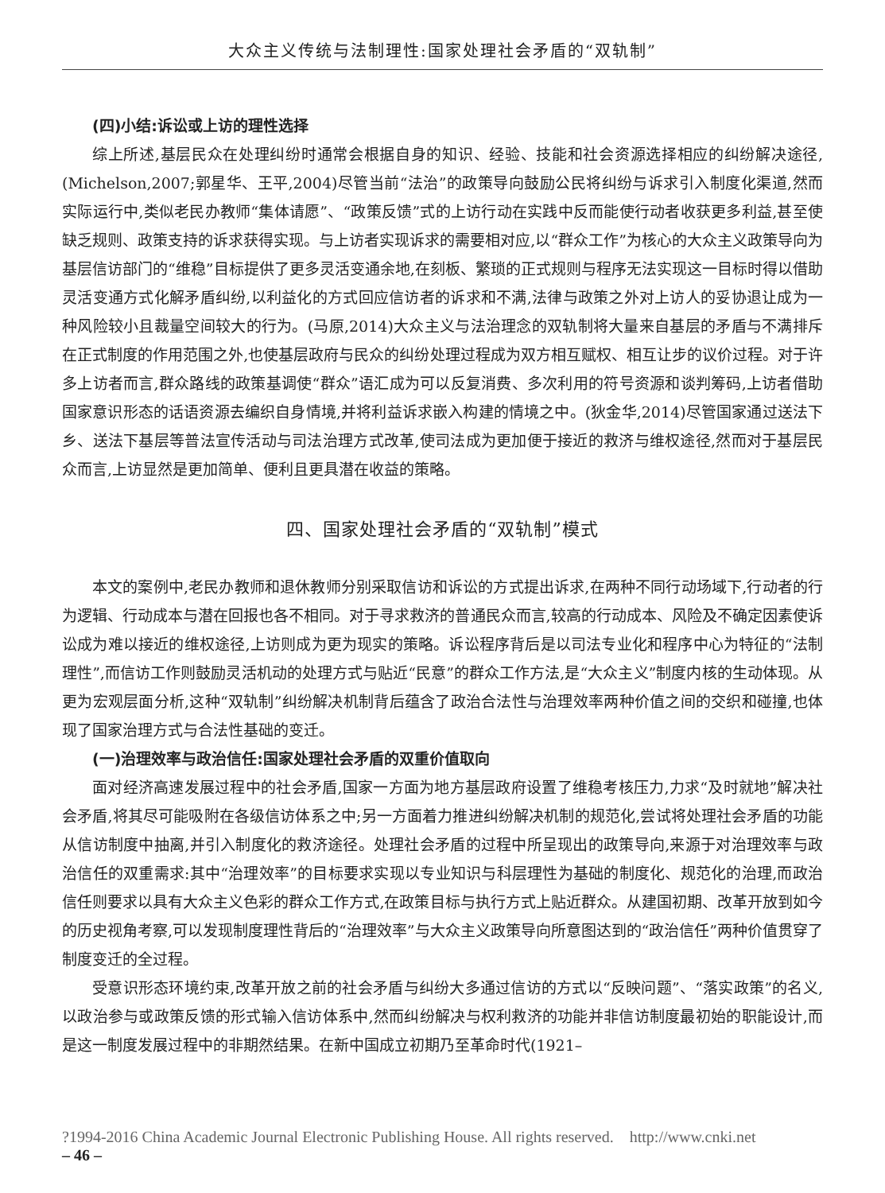大众主义传统与法制理性:国家处理社会矛盾的“双轨制”
(四)小结:诉讼或上访的理性选择
综上所述,基层民众在处理纠纷时通常会根据自身的知识、经验、技能和社会资源选择相应的纠纷解决途径,(Michelson,2007;郭星华、王平,2004)尽管当前“法治”的政策导向鼓励公民将纠纷与诉求引入制度化渠道,然而实际运行中,类似老民办教师“集体请愿”、“政策反馈”式的上访行动在实践中反而能使行动者收获更多利益,甚至使缺乏规则、政策支持的诉求获得实现。与上访者实现诉求的需要相对应,以“群众工作”为核心的大众主义政策导向为基层信访部门的“维稳”目标提供了更多灵活变通余地,在刻板、繁琐的正式规则与程序无法实现这一目标时得以借助灵活变通方式化解矛盾纠纷,以利益化的方式回应信访者的诉求和不满,法律与政策之外对上访人的妥协退让成为一种风险较小且裁量空间较大的行为。(马原,2014)大众主义与法治理念的双轨制将大量来自基层的矛盾与不满排斥在正式制度的作用范围之外,也使基层政府与民众的纠纷处理过程成为双方相互赋权、相互让步的议价过程。对于许多上访者而言,群众路线的政策基调使“群众”语汇成为可以反复消费、多次利用的符号资源和谈判筹码,上访者借助国家意识形态的话语资源去编织自身情境,并将利益诉求嵌入构建的情境之中。(狄金华,2014)尽管国家通过送法下乡、送法下基层等普法宣传活动与司法治理方式改革,使司法成为更加便于接近的救济与维权途径,然而对于基层民众而言,上访显然是更加简单、便利且更具潜在收益的策略。
四、国家处理社会矛盾的“双轨制”模式
本文的案例中,老民办教师和退休教师分别采取信访和诉讼的方式提出诉求,在两种不同行动场域下,行动者的行为逻辑、行动成本与潜在回报也各不相同。对于寻求救济的普通民众而言,较高的行动成本、风险及不确定因素使诉讼成为难以接近的维权途径,上访则成为更为现实的策略。诉讼程序背后是以司法专业化和程序中心为特征的“法制理性”,而信访工作则鼓励灵活机动的处理方式与贴近“民意”的群众工作方法,是“大众主义”制度内核的生动体现。从更为宏观层面分析,这种“双轨制”纠纷解决机制背后蕴含了政治合法性与治理效率两种价值之间的交织和碰撞,也体现了国家治理方式与合法性基础的变迁。
(一)治理效率与政治信任:国家处理社会矛盾的双重价值取向
面对经济高速发展过程中的社会矛盾,国家一方面为地方基层政府设置了维稳考核压力,力求“及时就地”解决社会矛盾,将其尽可能吸附在各级信访体系之中;另一方面着力推进纠纷解决机制的规范化,尝试将处理社会矛盾的功能从信访制度中抽离,并引入制度化的救济途径。处理社会矛盾的过程中所呈现出的政策导向,来源于对治理效率与政治信任的双重需求:其中“治理效率”的目标要求实现以专业知识与科层理性为基础的制度化、规范化的治理,而政治信任则要求以具有大众主义色彩的群众工作方式,在政策目标与执行方式上贴近群众。从建国初期、改革开放到如今的历史视角考察,可以发现制度理性背后的“治理效率”与大众主义政策导向所意图达到的“政治信任”两种价值贯穿了制度变迁的全过程。
受意识形态环境约束,改革开放之前的社会矛盾与纠纷大多通过信访的方式以“反映问题”、“落实政策”的名义,以政治参与或政策反馈的形式输入信访体系中,然而纠纷解决与权利救济的功能并非信访制度最初始的职能设计,而是这一制度发展过程中的非期然结果。在新中国成立初期乃至革命时代(1921–
?1994-2016 China Academic Journal Electronic Publishing House. All rights reserved. http://www.cnki.net
– 46 –